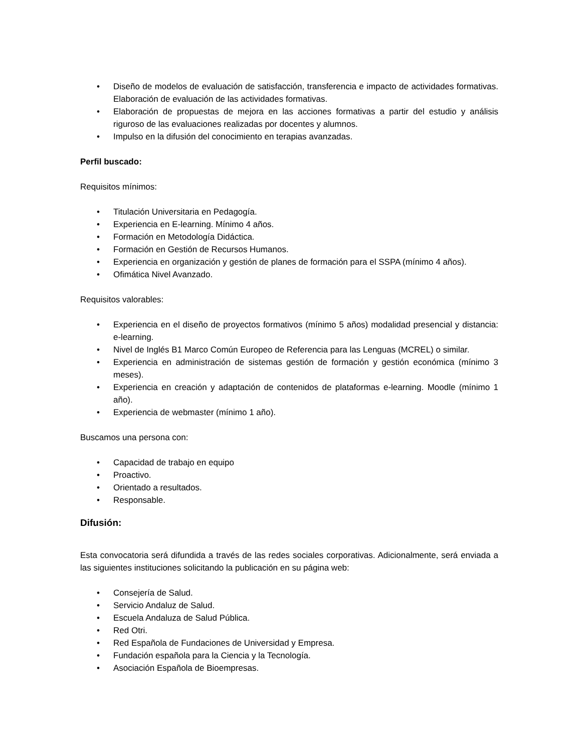• Diseño de modelos de evaluación de satisfacción, transferencia e impacto de actividades formativas. Elaboración de evaluación de las actividades formativas.
• Elaboración de propuestas de mejora en las acciones formativas a partir del estudio y análisis riguroso de las evaluaciones realizadas por docentes y alumnos.
• Impulso en la difusión del conocimiento en terapias avanzadas.
Perfil buscado:
Requisitos mínimos:
• Titulación Universitaria en Pedagogía.
• Experiencia en E-learning. Mínimo 4 años.
• Formación en Metodología Didáctica.
• Formación en Gestión de Recursos Humanos.
• Experiencia en organización y gestión de planes de formación para el SSPA (mínimo 4 años).
• Ofimática Nivel Avanzado.
Requisitos valorables:
• Experiencia en el diseño de proyectos formativos (mínimo 5 años) modalidad presencial y distancia: e-learning.
• Nivel de Inglés B1 Marco Común Europeo de Referencia para las Lenguas (MCREL) o similar.
• Experiencia en administración de sistemas gestión de formación y gestión económica (mínimo 3 meses).
• Experiencia en creación y adaptación de contenidos de plataformas e-learning. Moodle (mínimo 1 año).
• Experiencia de webmaster (mínimo 1 año).
Buscamos una persona con:
• Capacidad de trabajo en equipo
• Proactivo.
• Orientado a resultados.
• Responsable.
Difusión:
Esta convocatoria será difundida a través de las redes sociales corporativas. Adicionalmente, será enviada a las siguientes instituciones solicitando la publicación en su página web:
• Consejería de Salud.
• Servicio Andaluz de Salud.
• Escuela Andaluza de Salud Pública.
• Red Otri.
• Red Española de Fundaciones de Universidad y Empresa.
• Fundación española para la Ciencia y la Tecnología.
• Asociación Española de Bioempresas.